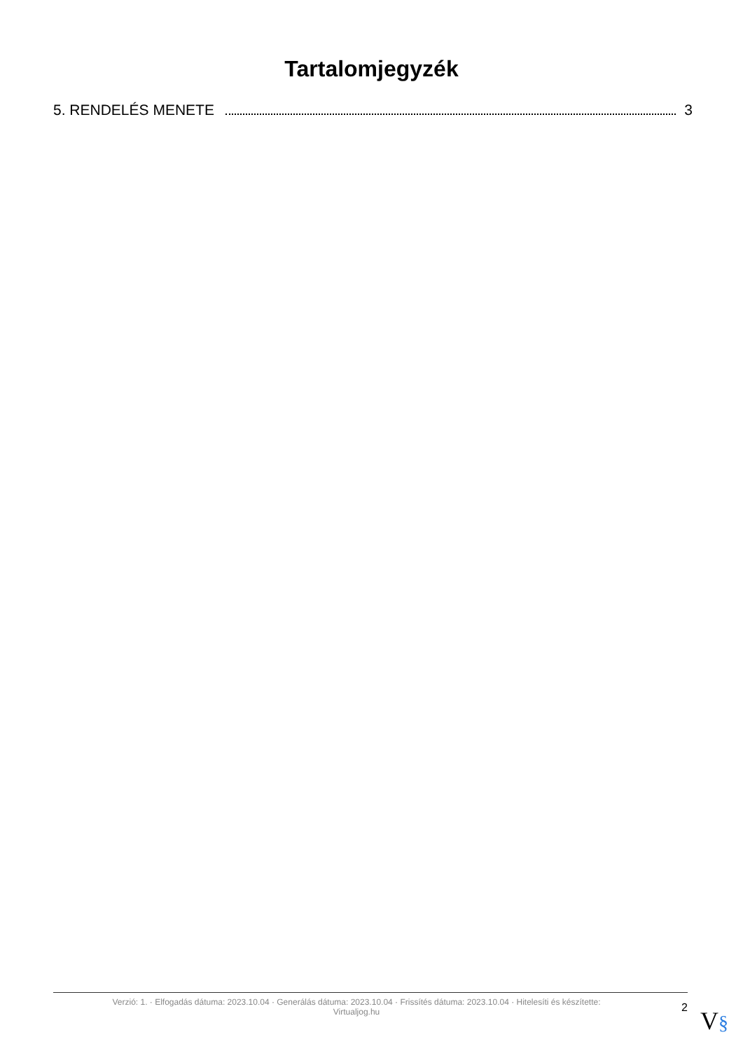Tartalomjegyzék
5. RENDELÉS MENETE 3
Verzió: 1. · Elfogadás dátuma: 2023.10.04 · Generálás dátuma: 2023.10.04 · Frissítés dátuma: 2023.10.04 · Hitelesíti és készítette:
Virtualjog.hu
2
V§